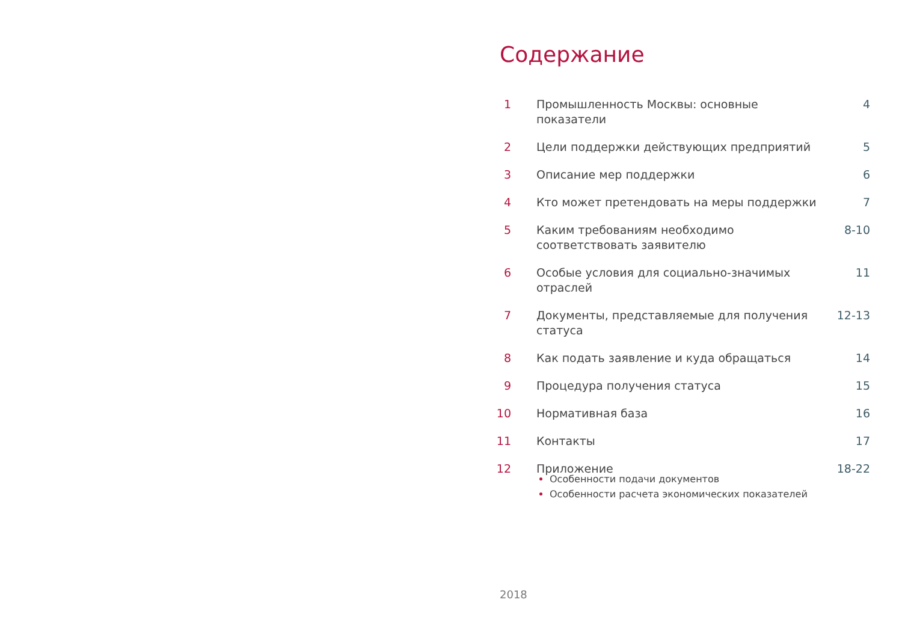Содержание
| 1 | Промышленность Москвы: основные показатели | 4 |
| 2 | Цели поддержки действующих предприятий | 5 |
| 3 | Описание мер поддержки | 6 |
| 4 | Кто может претендовать на меры поддержки | 7 |
| 5 | Каким требованиям необходимо соответствовать заявителю | 8-10 |
| 6 | Особые условия для социально-значимых отраслей | 11 |
| 7 | Документы, представляемые для получения статуса | 12-13 |
| 8 | Как подать заявление и куда обращаться | 14 |
| 9 | Процедура получения статуса | 15 |
| 10 | Нормативная база | 16 |
| 11 | Контакты | 17 |
| 12 | Приложение Особенности подачи документов Особенности расчета экономических показателей | 18-22 |
2018